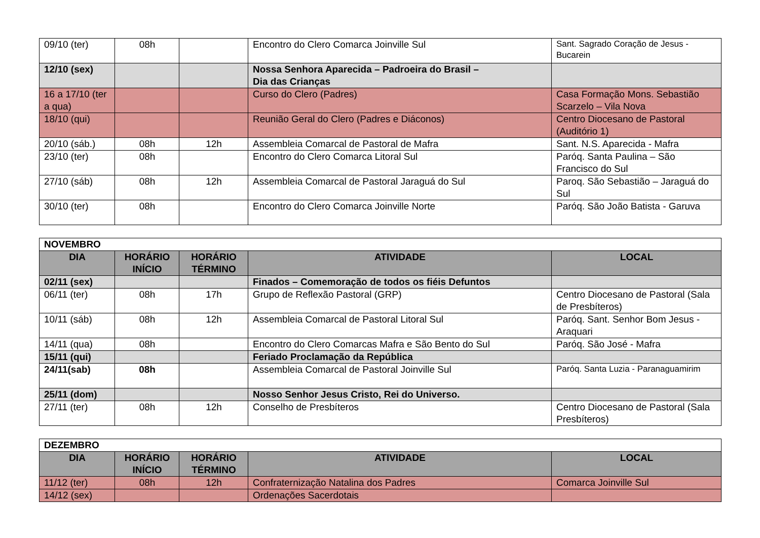| 09/10 (ter) | 08h | | Encontro do Clero Comarca Joinville Sul | Sant. Sagrado Coração de Jesus - Bucarein |
| 12/10 (sex) | | | Nossa Senhora Aparecida – Padroeira do Brasil – Dia das Crianças | |
| 16 a 17/10 (ter a qua) | | | Curso do Clero (Padres) | Casa Formação Mons. Sebastião Scarzelo – Vila Nova |
| 18/10 (qui) | | | Reunião Geral do Clero (Padres e Diáconos) | Centro Diocesano de Pastoral (Auditório 1) |
| 20/10 (sáb.) | 08h | 12h | Assembleia Comarcal de Pastoral de Mafra | Sant. N.S. Aparecida - Mafra |
| 23/10 (ter) | 08h | | Encontro do Clero Comarca Litoral Sul | Paróq. Santa Paulina – São Francisco do Sul |
| 27/10 (sáb) | 08h | 12h | Assembleia Comarcal de Pastoral Jaraguá do Sul | Paroq. São Sebastião – Jaraguá do Sul |
| 30/10 (ter) | 08h | | Encontro do Clero Comarca Joinville Norte | Paróq. São João Batista - Garuva |
| NOVEMBRO | | | | |
| DIA | HORÁRIO INÍCIO | HORÁRIO TÉRMINO | ATIVIDADE | LOCAL |
| 02/11 (sex) | | | Finados – Comemoração de todos os fiéis Defuntos | |
| 06/11 (ter) | 08h | 17h | Grupo de Reflexão Pastoral (GRP) | Centro Diocesano de Pastoral (Sala de Presbíteros) |
| 10/11 (sáb) | 08h | 12h | Assembleia Comarcal de Pastoral Litoral Sul | Paróq. Sant. Senhor Bom Jesus - Araquari |
| 14/11 (qua) | 08h | | Encontro do Clero Comarcas Mafra e São Bento do Sul | Paróq. São José - Mafra |
| 15/11 (qui) | | | Feriado Proclamação da República | |
| 24/11(sab) | 08h | | Assembleia Comarcal de Pastoral Joinville Sul | Paróq. Santa Luzia - Paranaguamirim |
| 25/11 (dom) | | | Nosso Senhor Jesus Cristo, Rei do Universo. | |
| 27/11 (ter) | 08h | 12h | Conselho de Presbíteros | Centro Diocesano de Pastoral (Sala Presbíteros) |
| DEZEMBRO | | | | |
| DIA | HORÁRIO INÍCIO | HORÁRIO TÉRMINO | ATIVIDADE | LOCAL |
| 11/12 (ter) | 08h | 12h | Confraternização Natalina dos Padres | Comarca Joinville Sul |
| 14/12 (sex) | | | Ordenações Sacerdotais | |